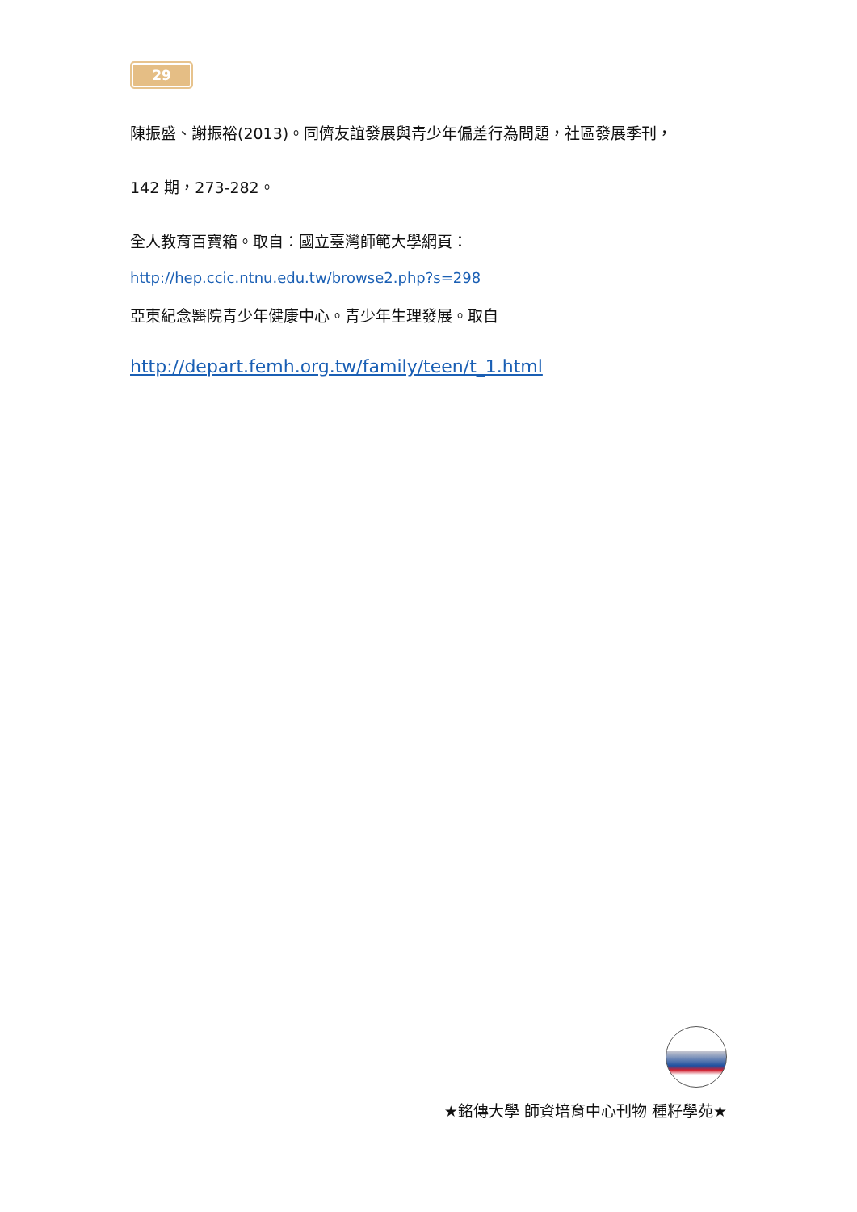29
陳振盛、謝振裕(2013)。同儕友誼發展與青少年偏差行為問題，社區發展季刊，
142 期，273-282。
全人教育百寶箱。取自：國立臺灣師範大學網頁：
http://hep.ccic.ntnu.edu.tw/browse2.php?s=298
亞東紀念醫院青少年健康中心。青少年生理發展。取自
http://depart.femh.org.tw/family/teen/t_1.html
★銘傳大學 師資培育中心刊物 種籽學苑★